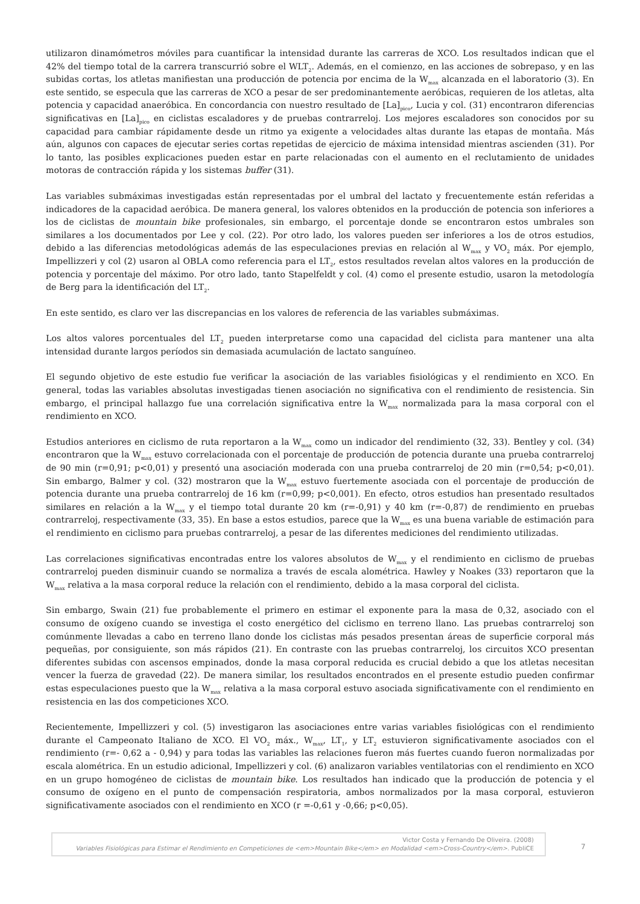utilizaron dinamómetros móviles para cuantificar la intensidad durante las carreras de XCO. Los resultados indican que el 42% del tiempo total de la carrera transcurrió sobre el WLT<sub>2</sub>. Además, en el comienzo, en las acciones de sobrepaso, y en las subidas cortas, los atletas manifiestan una producción de potencia por encima de la W<sub>max</sub> alcanzada en el laboratorio (3). En este sentido, se especula que las carreras de XCO a pesar de ser predominantemente aeróbicas, requieren de los atletas, alta potencia y capacidad anaeróbica. En concordancia con nuestro resultado de [La]<sub>pico</sub>, Lucia y col. (31) encontraron diferencias significativas en [La]<sub>pico</sub> en ciclistas escaladores y de pruebas contrarreloj. Los mejores escaladores son conocidos por su capacidad para cambiar rápidamente desde un ritmo ya exigente a velocidades altas durante las etapas de montaña. Más aún, algunos con capaces de ejecutar series cortas repetidas de ejercicio de máxima intensidad mientras ascienden (31). Por lo tanto, las posibles explicaciones pueden estar en parte relacionadas con el aumento en el reclutamiento de unidades motoras de contracción rápida y los sistemas buffer (31).
Las variables submáximas investigadas están representadas por el umbral del lactato y frecuentemente están referidas a indicadores de la capacidad aeróbica. De manera general, los valores obtenidos en la producción de potencia son inferiores a los de ciclistas de mountain bike profesionales, sin embargo, el porcentaje donde se encontraron estos umbrales son similares a los documentados por Lee y col. (22). Por otro lado, los valores pueden ser inferiores a los de otros estudios, debido a las diferencias metodológicas además de las especulaciones previas en relación al W<sub>max</sub> y VO<sub>2</sub> máx. Por ejemplo, Impellizzeri y col (2) usaron al OBLA como referencia para el LT<sub>2</sub>, estos resultados revelan altos valores en la producción de potencia y porcentaje del máximo. Por otro lado, tanto Stapelfeldt y col. (4) como el presente estudio, usaron la metodología de Berg para la identificación del LT<sub>2</sub>.
En este sentido, es claro ver las discrepancias en los valores de referencia de las variables submáximas.
Los altos valores porcentuales del LT<sub>2</sub> pueden interpretarse como una capacidad del ciclista para mantener una alta intensidad durante largos períodos sin demasiada acumulación de lactato sanguíneo.
El segundo objetivo de este estudio fue verificar la asociación de las variables fisiológicas y el rendimiento en XCO. En general, todas las variables absolutas investigadas tienen asociación no significativa con el rendimiento de resistencia. Sin embargo, el principal hallazgo fue una correlación significativa entre la W<sub>max</sub> normalizada para la masa corporal con el rendimiento en XCO.
Estudios anteriores en ciclismo de ruta reportaron a la W<sub>max</sub> como un indicador del rendimiento (32, 33). Bentley y col. (34) encontraron que la W<sub>max</sub> estuvo correlacionada con el porcentaje de producción de potencia durante una prueba contrarreloj de 90 min (r=0,91; p<0,01) y presentó una asociación moderada con una prueba contrarreloj de 20 min (r=0,54; p<0,01). Sin embargo, Balmer y col. (32) mostraron que la W<sub>max</sub> estuvo fuertemente asociada con el porcentaje de producción de potencia durante una prueba contrarreloj de 16 km (r=0,99; p<0,001). En efecto, otros estudios han presentado resultados similares en relación a la W<sub>max</sub> y el tiempo total durante 20 km (r=-0,91) y 40 km (r=-0,87) de rendimiento en pruebas contrarreloj, respectivamente (33, 35). En base a estos estudios, parece que la W<sub>max</sub> es una buena variable de estimación para el rendimiento en ciclismo para pruebas contrarreloj, a pesar de las diferentes mediciones del rendimiento utilizadas.
Las correlaciones significativas encontradas entre los valores absolutos de W<sub>max</sub> y el rendimiento en ciclismo de pruebas contrarreloj pueden disminuir cuando se normaliza a través de escala alométrica. Hawley y Noakes (33) reportaron que la W<sub>max</sub> relativa a la masa corporal reduce la relación con el rendimiento, debido a la masa corporal del ciclista.
Sin embargo, Swain (21) fue probablemente el primero en estimar el exponente para la masa de 0,32, asociado con el consumo de oxígeno cuando se investiga el costo energético del ciclismo en terreno llano. Las pruebas contrarreloj son comúnmente llevadas a cabo en terreno llano donde los ciclistas más pesados presentan áreas de superficie corporal más pequeñas, por consiguiente, son más rápidos (21). En contraste con las pruebas contrarreloj, los circuitos XCO presentan diferentes subidas con ascensos empinados, donde la masa corporal reducida es crucial debido a que los atletas necesitan vencer la fuerza de gravedad (22). De manera similar, los resultados encontrados en el presente estudio pueden confirmar estas especulaciones puesto que la W<sub>max</sub> relativa a la masa corporal estuvo asociada significativamente con el rendimiento en resistencia en las dos competiciones XCO.
Recientemente, Impellizzeri y col. (5) investigaron las asociaciones entre varias variables fisiológicas con el rendimiento durante el Campeonato Italiano de XCO. El VO<sub>2</sub> máx., W<sub>max</sub>, LT<sub>1</sub>, y LT<sub>2</sub> estuvieron significativamente asociados con el rendimiento (r=- 0,62 a - 0,94) y para todas las variables las relaciones fueron más fuertes cuando fueron normalizadas por escala alométrica. En un estudio adicional, Impellizzeri y col. (6) analizaron variables ventilatorias con el rendimiento en XCO en un grupo homogéneo de ciclistas de mountain bike. Los resultados han indicado que la producción de potencia y el consumo de oxígeno en el punto de compensación respiratoria, ambos normalizados por la masa corporal, estuvieron significativamente asociados con el rendimiento en XCO (r =-0,61 y -0,66; p<0,05).
Victor Costa y Fernando De Oliveira. (2008)
Variables Fisiológicas para Estimar el Rendimiento en Competiciones de <em>Mountain Bike</em> en Modalidad <em>Cross-Country</em>. PubliCE
7